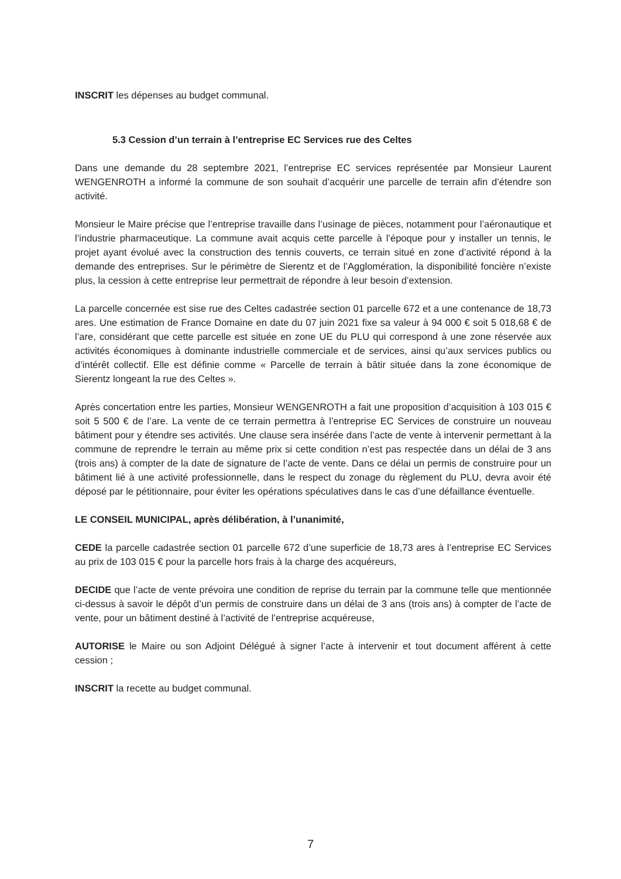INSCRIT les dépenses au budget communal.
5.3 Cession d’un terrain à l’entreprise EC Services rue des Celtes
Dans une demande du 28 septembre 2021, l’entreprise EC services représentée par Monsieur Laurent WENGENROTH a informé la commune de son souhait d’acquérir une parcelle de terrain afin d’étendre son activité.
Monsieur le Maire précise que l’entreprise travaille dans l’usinage de pièces, notamment pour l’aéronautique et l’industrie pharmaceutique. La commune avait acquis cette parcelle à l’époque pour y installer un tennis, le projet ayant évolué avec la construction des tennis couverts, ce terrain situé en zone d’activité répond à la demande des entreprises. Sur le périmètre de Sierentz et de l’Agglomération, la disponibilité foncière n’existe plus, la cession à cette entreprise leur permettrait de répondre à leur besoin d’extension.
La parcelle concernée est sise rue des Celtes cadastrée section 01 parcelle 672 et a une contenance de 18,73 ares. Une estimation de France Domaine en date du 07 juin 2021 fixe sa valeur à 94 000 € soit 5 018,68 € de l’are, considérant que cette parcelle est située en zone UE du PLU qui correspond à une zone réservée aux activités économiques à dominante industrielle commerciale et de services, ainsi qu’aux services publics ou d’intérêt collectif. Elle est définie comme « Parcelle de terrain à bâtir située dans la zone économique de Sierentz longeant la rue des Celtes ».
Après concertation entre les parties, Monsieur WENGENROTH a fait une proposition d’acquisition à 103 015 € soit 5 500 € de l’are. La vente de ce terrain permettra à l’entreprise EC Services de construire un nouveau bâtiment pour y étendre ses activités. Une clause sera insérée dans l’acte de vente à intervenir permettant à la commune de reprendre le terrain au même prix si cette condition n’est pas respectée dans un délai de 3 ans (trois ans) à compter de la date de signature de l’acte de vente. Dans ce délai un permis de construire pour un bâtiment lié à une activité professionnelle, dans le respect du zonage du règlement du PLU, devra avoir été déposé par le pétitionnaire, pour éviter les opérations spéculatives dans le cas d’une défaillance éventuelle.
LE CONSEIL MUNICIPAL, après délibération, à l’unanimité,
CEDE la parcelle cadastrée section 01 parcelle 672 d’une superficie de 18,73 ares à l’entreprise EC Services au prix de 103 015 € pour la parcelle hors frais à la charge des acquéreurs,
DECIDE que l’acte de vente prévoira une condition de reprise du terrain par la commune telle que mentionnée ci-dessus à savoir le dépôt d’un permis de construire dans un délai de 3 ans (trois ans) à compter de l’acte de vente, pour un bâtiment destiné à l’activité de l’entreprise acquéreuse,
AUTORISE le Maire ou son Adjoint Délégué à signer l’acte à intervenir et tout document afférent à cette cession ;
INSCRIT la recette au budget communal.
7